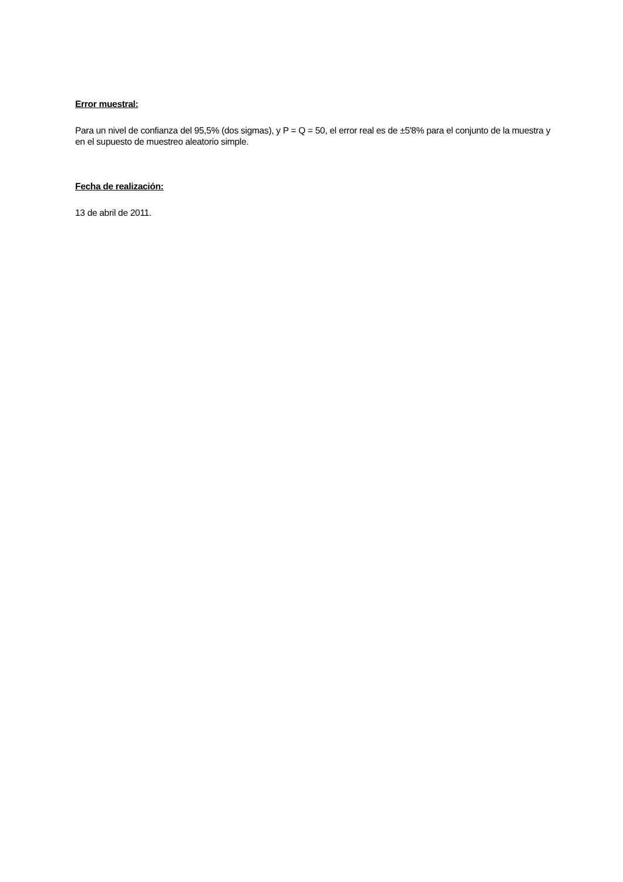Error muestral:
Para un nivel de confianza del 95,5% (dos sigmas), y P = Q = 50, el error real es de ±5′8% para el conjunto de la muestra y en el supuesto de muestreo aleatorio simple.
Fecha de realización:
13 de abril de 2011.